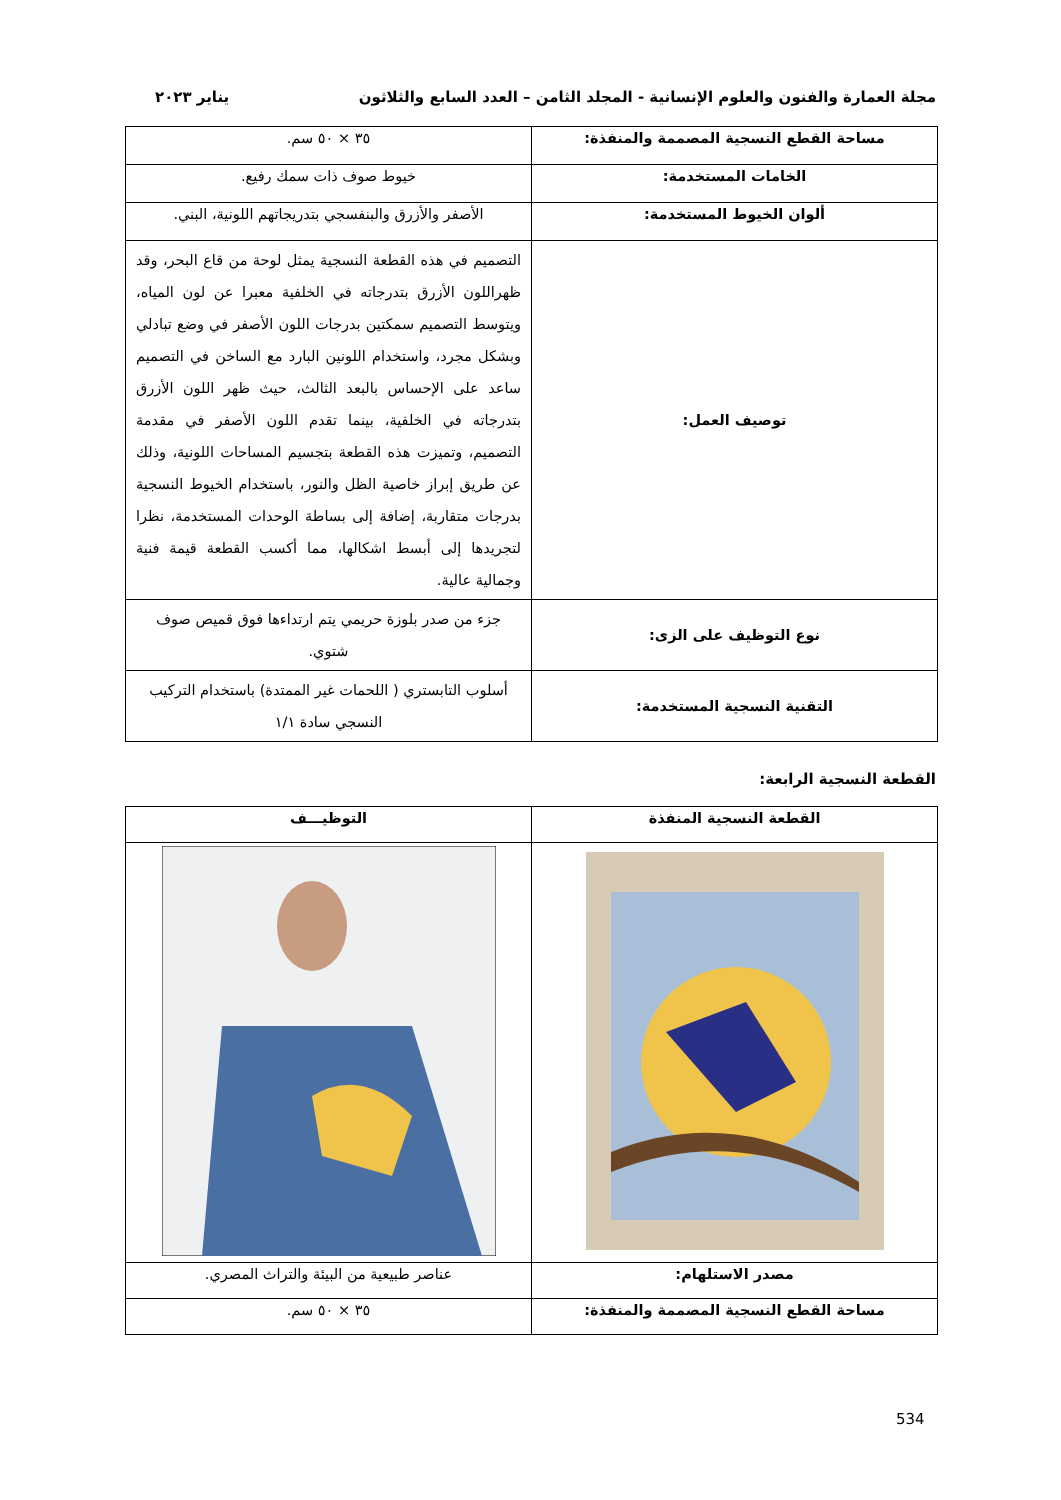مجلة العمارة والفنون والعلوم الإنسانية - المجلد الثامن – العدد السابع والثلاثون يناير ٢٠٢٣
| مساحة القطع النسجية المصممة والمنفذة: | ٣٥ × ٥٠ سم. |
| الخامات المستخدمة: | خيوط صوف ذات سمك رفيع. |
| ألوان الخيوط المستخدمة: | الأصفر والأزرق والبنفسجي بتدريجاتهم اللونية، البني. |
| توصيف العمل: | التصميم في هذه القطعة النسجية يمثل لوحة من قاع البحر، وقد ظهراللون الأزرق بتدرجاته في الخلفية معبرا عن لون المياه، ويتوسط التصميم سمكتين بدرجات اللون الأصفر في وضع تبادلي وبشكل مجرد، واستخدام اللونين البارد مع الساخن في التصميم ساعد على الإحساس بالبعد الثالث، حيث ظهر اللون الأزرق بتدرجاته في الخلفية، بينما تقدم اللون الأصفر في مقدمة التصميم، وتميزت هذه القطعة بتجسيم المساحات اللونية، وذلك عن طريق إبراز خاصية الظل والنور، باستخدام الخيوط النسجية بدرجات متقاربة، إضافة إلى بساطة الوحدات المستخدمة، نظرا لتجريدها إلى أبسط اشكالها، مما أكسب القطعة قيمة فنية وجمالية عالية. |
| نوع التوظيف على الزى: | جزء من صدر بلوزة حريمي يتم ارتداءها فوق قميص صوف شتوي. |
| التقنية النسجية المستخدمة: | أسلوب التابستري ( اللحمات غير الممتدة) باستخدام التركيب النسجي سادة ١/١ |
القطعة النسجية الرابعة:
| القطعة النسجية المنفذة | التوظيـــف |
| --- | --- |
| مصدر الاستلهام: | عناصر طبيعية من البيئة والتراث المصري. |
| مساحة القطع النسجية المصممة والمنفذة: | ٣٥ × ٥٠ سم. |
534